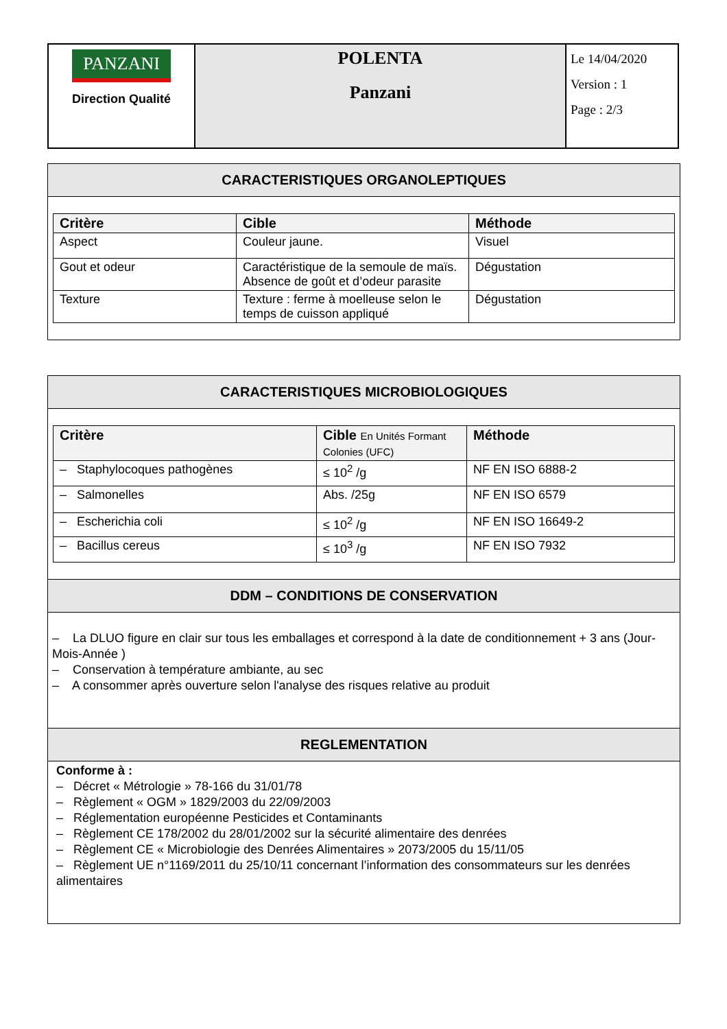| PANZANI Direction Qualité | POLENTA Panzani | Le 14/04/2020 Version : 1 Page : 2/3 |
CARACTERISTIQUES ORGANOLEPTIQUES
| Critère | Cible | Méthode |
| --- | --- | --- |
| Aspect | Couleur jaune. | Visuel |
| Gout et odeur | Caractéristique de la semoule de maïs. Absence de goût et d’odeur parasite | Dégustation |
| Texture | Texture : ferme à moelleuse selon le temps de cuisson appliqué | Dégustation |
CARACTERISTIQUES MICROBIOLOGIQUES
| Critère | Cible En Unités Formant Colonies (UFC) | Méthode |
| --- | --- | --- |
| – Staphylocoques pathogènes | ≤ 10<sup>2</sup> /g | NF EN ISO 6888-2 |
| – Salmonelles | Abs. /25g | NF EN ISO 6579 |
| – Escherichia coli | ≤ 10<sup>2</sup> /g | NF EN ISO 16649-2 |
| – Bacillus cereus | ≤ 10<sup>3</sup> /g | NF EN ISO 7932 |
DDM – CONDITIONS DE CONSERVATION
– La DLUO figure en clair sur tous les emballages et correspond à la date de conditionnement + 3 ans (Jour-Mois-Année )
– Conservation à température ambiante, au sec
– A consommer après ouverture selon l'analyse des risques relative au produit
REGLEMENTATION
Conforme à :
– Décret « Métrologie » 78-166 du 31/01/78
– Règlement « OGM » 1829/2003 du 22/09/2003
– Réglementation européenne Pesticides et Contaminants
– Règlement CE 178/2002 du 28/01/2002 sur la sécurité alimentaire des denrées
– Règlement CE « Microbiologie des Denrées Alimentaires » 2073/2005 du 15/11/05
– Règlement UE n°1169/2011 du 25/10/11 concernant l’information des consommateurs sur les denrées alimentaires